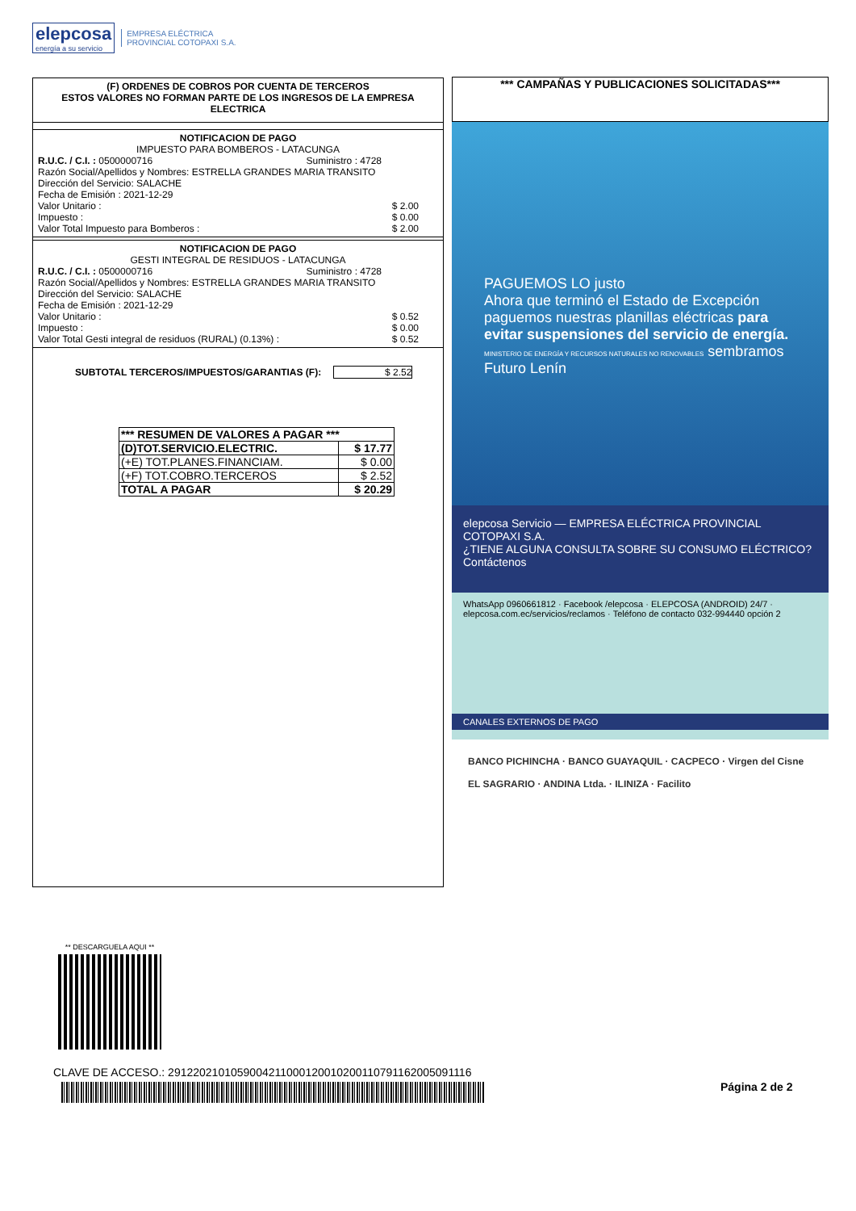elepcosa
energía a su servicio
EMPRESA ELÉCTRICA
PROVINCIAL COTOPAXI S.A.
(F) ORDENES DE COBROS POR CUENTA DE TERCEROS
ESTOS VALORES NO FORMAN PARTE DE LOS INGRESOS DE LA EMPRESA ELECTRICA
NOTIFICACION DE PAGO
IMPUESTO PARA BOMBEROS - LATACUNGA
R.U.C. / C.I. : 0500000716 Suministro : 4728
Razón Social/Apellidos y Nombres: ESTRELLA GRANDES MARIA TRANSITO
Dirección del Servicio: SALACHE
Fecha de Emisión : 2021-12-29
Valor Unitario : $ 2.00
Impuesto : $ 0.00
Valor Total Impuesto para Bomberos : $ 2.00
NOTIFICACION DE PAGO
GESTI INTEGRAL DE RESIDUOS - LATACUNGA
R.U.C. / C.I. : 0500000716 Suministro : 4728
Razón Social/Apellidos y Nombres: ESTRELLA GRANDES MARIA TRANSITO
Dirección del Servicio: SALACHE
Fecha de Emisión : 2021-12-29
Valor Unitario : $ 0.52
Impuesto : $ 0.00
Valor Total Gesti integral de residuos (RURAL) (0.13%) : $ 0.52
SUBTOTAL TERCEROS/IMPUESTOS/GARANTIAS (F): $ 2.52
| *** RESUMEN DE VALORES A PAGAR *** | |
| (D)TOT.SERVICIO.ELECTRIC. | $ 17.77 |
| (+E) TOT.PLANES.FINANCIAM. | $ 0.00 |
| (+F) TOT.COBRO.TERCEROS | $ 2.52 |
| TOTAL A PAGAR | $ 20.29 |
*** CAMPAÑAS Y PUBLICACIONES SOLICITADAS***
PAGUEMOS LO justo
Ahora que terminó el Estado de Excepción paguemos nuestras planillas eléctricas para evitar suspensiones del servicio de energía.
MINISTERIO DE ENERGÍA Y RECURSOS NATURALES NO RENOVABLES sembramos Futuro Lenín
elepcosa Servicio — EMPRESA ELÉCTRICA PROVINCIAL COTOPAXI S.A.
¿TIENE ALGUNA CONSULTA SOBRE SU CONSUMO ELÉCTRICO? Contáctenos
WhatsApp 0960661812 · Facebook /elepcosa · ELEPCOSA (ANDROID) 24/7 · elepcosa.com.ec/servicios/reclamos · Teléfono de contacto 032-994440 opción 2
CANALES EXTERNOS DE PAGO
BANCO PICHINCHA · BANCO GUAYAQUIL · CACPECO · Virgen del Cisne
EL SAGRARIO · ANDINA Ltda. · ILINIZA · Facilito
** DESCARGUELA AQUI **
CLAVE DE ACCESO.: 2912202101059004211000120010200110791162005091116
Página 2 de 2